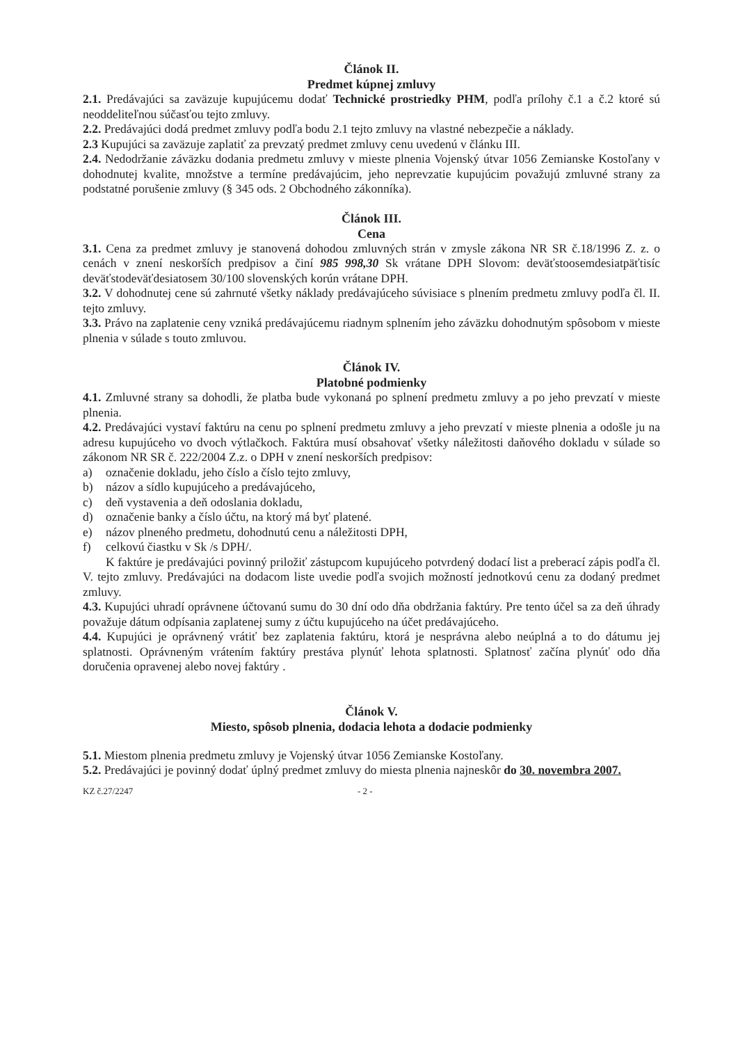Článok II.
Predmet kúpnej zmluvy
2.1. Predávajúci sa zaväzuje kupujúcemu dodať Technické prostriedky PHM, podľa prílohy č.1 a č.2 ktoré sú neoddeliteľnou súčasťou tejto zmluvy.
2.2. Predávajúci dodá predmet zmluvy podľa bodu 2.1 tejto zmluvy na vlastné nebezpečie a náklady.
2.3 Kupujúci sa zaväzuje zaplatiť za prevzatý predmet zmluvy cenu uvedenú v článku III.
2.4. Nedodržanie záväzku dodania predmetu zmluvy v mieste plnenia Vojenský útvar 1056 Zemianske Kostoľany v dohodnutej kvalite, množstve a termíne predávajúcim, jeho neprevzatie kupujúcim považujú zmluvné strany za podstatné porušenie zmluvy (§ 345 ods. 2 Obchodného zákonníka).
Článok III.
Cena
3.1. Cena za predmet zmluvy je stanovená dohodou zmluvných strán v zmysle zákona NR SR č.18/1996 Z. z. o cenách v znení neskorších predpisov a činí 985 998,30 Sk vrátane DPH Slovom: deväťstoosemdesiatpäťtisíc deväťstodeväťdesiatosem 30/100 slovenských korún vrátane DPH.
3.2. V dohodnutej cene sú zahrnuté všetky náklady predávajúceho súvisiace s plnením predmetu zmluvy podľa čl. II. tejto zmluvy.
3.3. Právo na zaplatenie ceny vzniká predávajúcemu riadnym splnením jeho záväzku dohodnutým spôsobom v mieste plnenia v súlade s touto zmluvou.
Článok IV.
Platobné podmienky
4.1. Zmluvné strany sa dohodli, že platba bude vykonaná po splnení predmetu zmluvy a po jeho prevzatí v mieste plnenia.
4.2. Predávajúci vystaví faktúru na cenu po splnení predmetu zmluvy a jeho prevzatí v mieste plnenia a odošle ju na adresu kupujúceho vo dvoch výtlačkoch. Faktúra musí obsahovať všetky náležitosti daňového dokladu v súlade so zákonom NR SR č. 222/2004 Z.z. o DPH v znení neskorších predpisov:
a) označenie dokladu, jeho číslo a číslo tejto zmluvy,
b) názov a sídlo kupujúceho a predávajúceho,
c) deň vystavenia a deň odoslania dokladu,
d) označenie banky a číslo účtu, na ktorý má byť platené.
e) názov plneného predmetu, dohodnutú cenu a náležitosti DPH,
f) celkovú čiastku v Sk /s DPH/.
K faktúre je predávajúci povinný priložiť zástupcom kupujúceho potvrdený dodací list a preberací zápis podľa čl. V. tejto zmluvy. Predávajúci na dodacom liste uvedie podľa svojich možností jednotkovú cenu za dodaný predmet zmluvy.
4.3. Kupujúci uhradí oprávnene účtovanú sumu do 30 dní odo dňa obdržania faktúry. Pre tento účel sa za deň úhrady považuje dátum odpísania zaplatenej sumy z účtu kupujúceho na účet predávajúceho.
4.4. Kupujúci je oprávnený vrátiť bez zaplatenia faktúru, ktorá je nesprávna alebo neúplná a to do dátumu jej splatnosti. Oprávneným vrátením faktúry prestáva plynúť lehota splatnosti. Splatnosť začína plynúť odo dňa doručenia opravenej alebo novej faktúry .
Článok V.
Miesto, spôsob plnenia, dodacia lehota a dodacie podmienky
5.1. Miestom plnenia predmetu zmluvy je Vojenský útvar 1056 Zemianske Kostoľany.
5.2. Predávajúci je povinný dodať úplný predmet zmluvy do miesta plnenia najneskôr do 30. novembra 2007.
KZ č.27/2247 - 2 -